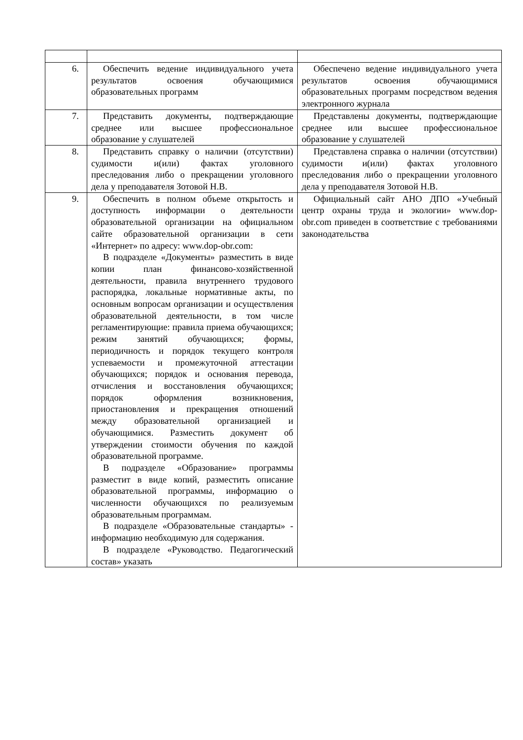| 6. | Обеспечить ведение индивидуального учета результатов освоения обучающимися образовательных программ | Обеспечено ведение индивидуального учета результатов освоения обучающимися образовательных программ посредством ведения электронного журнала |
| 7. | Представить документы, подтверждающие среднее или высшее профессиональное образование у слушателей | Представлены документы, подтверждающие среднее или высшее профессиональное образование у слушателей |
| 8. | Представить справку о наличии (отсутствии) судимости и(или) фактах уголовного преследования либо о прекращении уголовного дела у преподавателя Зотовой Н.В. | Представлена справка о наличии (отсутствии) судимости и(или) фактах уголовного преследования либо о прекращении уголовного дела у преподавателя Зотовой Н.В. |
| 9. | Обеспечить в полном объеме открытость и доступность информации о деятельности образовательной организации на официальном сайте образовательной организации в сети «Интернет» по адресу: www.dop-obr.com: В подразделе «Документы» разместить в виде копии план финансово-хозяйственной деятельности, правила внутреннего трудового распорядка, локальные нормативные акты, по основным вопросам организации и осуществления образовательной деятельности, в том числе регламентирующие: правила приема обучающихся; режим занятий обучающихся; формы, периодичность и порядок текущего контроля успеваемости и промежуточной аттестации обучающихся; порядок и основания перевода, отчисления и восстановления обучающихся; порядок оформления возникновения, приостановления и прекращения отношений между образовательной организацией и обучающимися. Разместить документ об утверждении стоимости обучения по каждой образовательной программе. В подразделе «Образование» программы разместит в виде копий, разместить описание образовательной программы, информацию о численности обучающихся по реализуемым образовательным программам. В подразделе «Образовательные стандарты» - информацию необходимую для содержания. В подразделе «Руководство. Педагогический состав» указать | Официальный сайт АНО ДПО «Учебный центр охраны труда и экологии» www.dop-obr.com приведен в соответствие с требованиями законодательства |